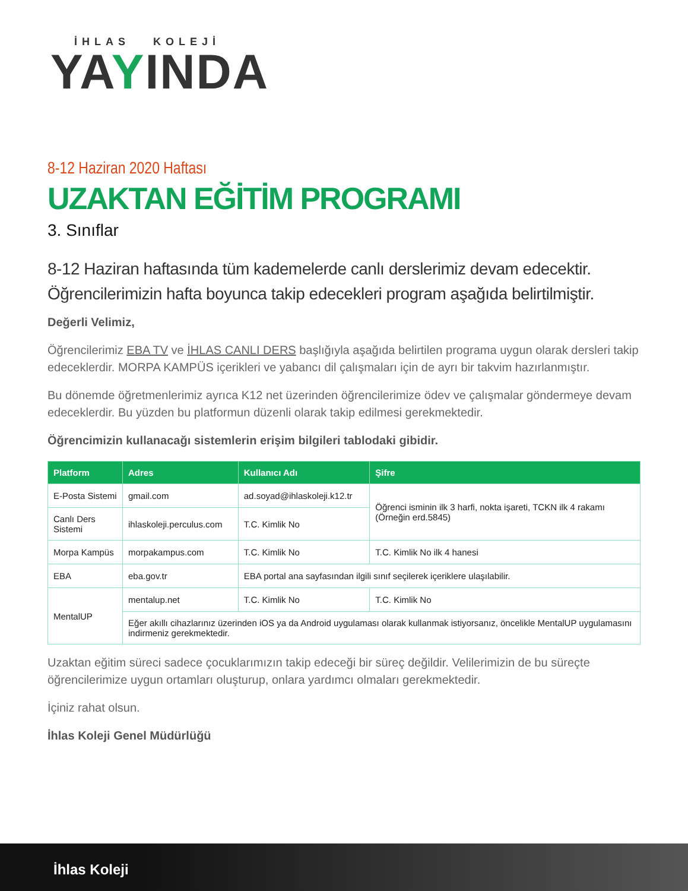İHLAS KOLEJİ
YAYINDA
8-12 Haziran 2020 Haftası
UZAKTAN EĞİTİM PROGRAMI
3. Sınıflar
8-12 Haziran haftasında tüm kademelerde canlı derslerimiz devam edecektir. Öğrencilerimizin hafta boyunca takip edecekleri program aşağıda belirtilmiştir.
Değerli Velimiz,
Öğrencilerimiz EBA TV ve İHLAS CANLI DERS başlığıyla aşağıda belirtilen programa uygun olarak dersleri takip edeceklerdir. MORPA KAMPÜS içerikleri ve yabancı dil çalışmaları için de ayrı bir takvim hazırlanmıştır.
Bu dönemde öğretmenlerimiz ayrıca K12 net üzerinden öğrencilerimize ödev ve çalışmalar göndermeye devam edeceklerdir. Bu yüzden bu platformun düzenli olarak takip edilmesi gerekmektedir.
Öğrencimizin kullanacağı sistemlerin erişim bilgileri tablodaki gibidir.
| Platform | Adres | Kullanıcı Adı | Şifre |
| --- | --- | --- | --- |
| E-Posta Sistemi | gmail.com | ad.soyad@ihlaskoleji.k12.tr | Öğrenci isminin ilk 3 harfi, nokta işareti, TCKN ilk 4 rakamı (Örneğin erd.5845) |
| Canlı Ders Sistemi | ihlaskoleji.perculus.com | T.C. Kimlik No | |
| Morpa Kampüs | morpakampus.com | T.C. Kimlik No | T.C. Kimlik No ilk 4 hanesi |
| EBA | eba.gov.tr | EBA portal ana sayfasından ilgili sınıf seçilerek içeriklere ulaşılabilir. | |
| MentalUP | mentalup.net | T.C. Kimlik No | T.C. Kimlik No |
| | Eğer akıllı cihazlarınız üzerinden iOS ya da Android uygulaması olarak kullanmak istiyorsanız, öncelikle MentalUP uygulamasını indirmeniz gerekmektedir. | | |
Uzaktan eğitim süreci sadece çocuklarımızın takip edeceği bir süreç değildir. Velilerimizin de bu süreçte öğrencilerimize uygun ortamları oluşturup, onlara yardımcı olmaları gerekmektedir.
İçiniz rahat olsun.
İhlas Koleji Genel Müdürlüğü
İhlas Koleji